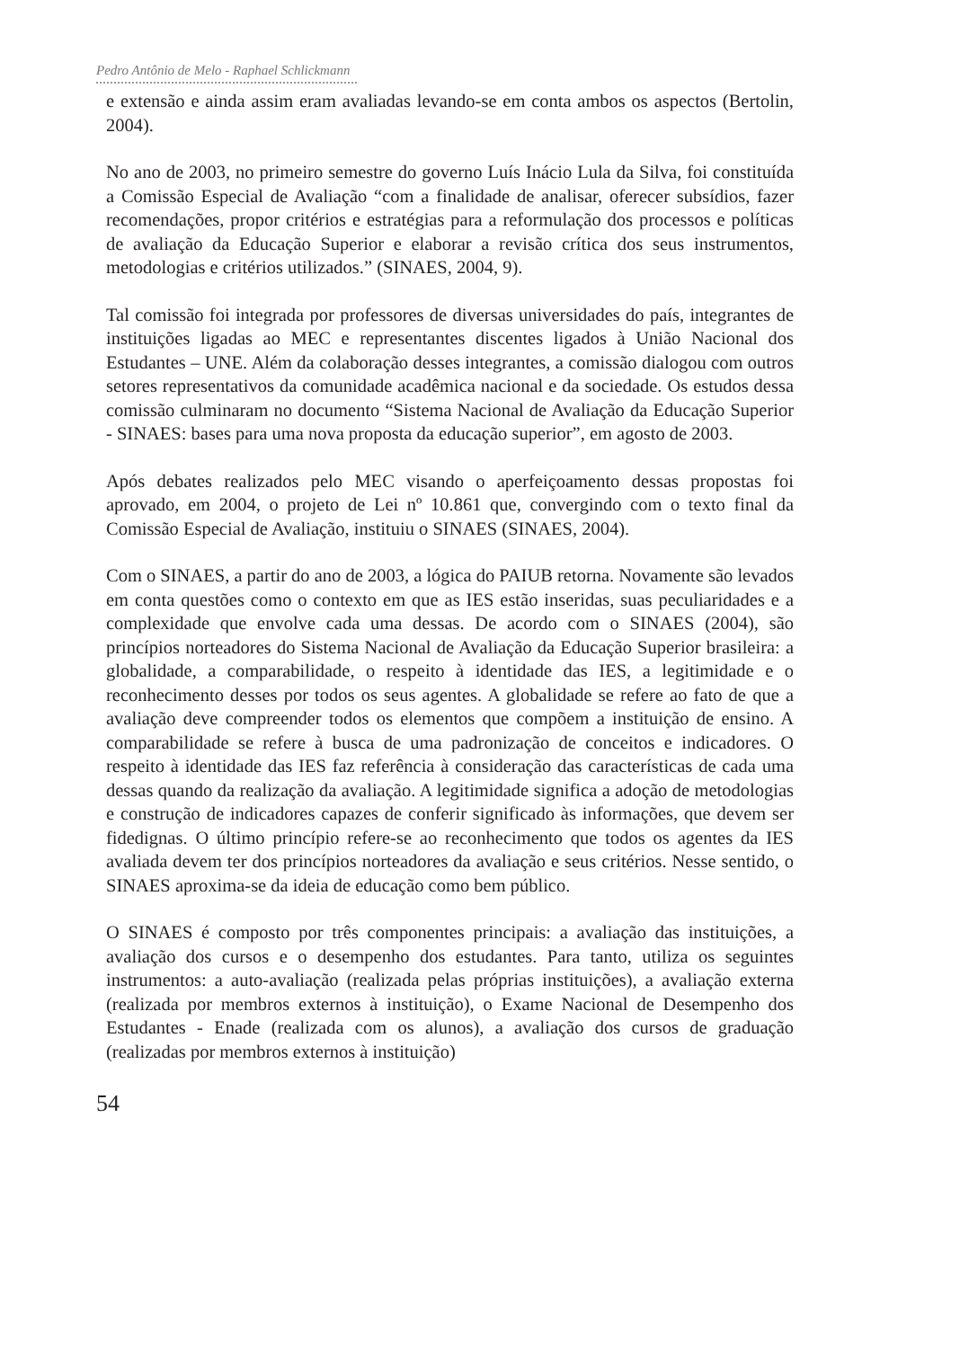Pedro Antônio de Melo - Raphael Schlickmann
e extensão e ainda assim eram avaliadas levando-se em conta ambos os aspectos (Bertolin, 2004).
No ano de 2003, no primeiro semestre do governo Luís Inácio Lula da Silva, foi constituída a Comissão Especial de Avaliação “com a finalidade de analisar, oferecer subsídios, fazer recomendações, propor critérios e estratégias para a reformulação dos processos e políticas de avaliação da Educação Superior e elaborar a revisão crítica dos seus instrumentos, metodologias e critérios utilizados.” (SINAES, 2004, 9).
Tal comissão foi integrada por professores de diversas universidades do país, integrantes de instituições ligadas ao MEC e representantes discentes ligados à União Nacional dos Estudantes – UNE. Além da colaboração desses integrantes, a comissão dialogou com outros setores representativos da comunidade acadêmica nacional e da sociedade. Os estudos dessa comissão culminaram no documento “Sistema Nacional de Avaliação da Educação Superior - SINAES: bases para uma nova proposta da educação superior”, em agosto de 2003.
Após debates realizados pelo MEC visando o aperfeiçoamento dessas propostas foi aprovado, em 2004, o projeto de Lei nº 10.861 que, convergindo com o texto final da Comissão Especial de Avaliação, instituiu o SINAES (SINAES, 2004).
Com o SINAES, a partir do ano de 2003, a lógica do PAIUB retorna. Novamente são levados em conta questões como o contexto em que as IES estão inseridas, suas peculiaridades e a complexidade que envolve cada uma dessas. De acordo com o SINAES (2004), são princípios norteadores do Sistema Nacional de Avaliação da Educação Superior brasileira: a globalidade, a comparabilidade, o respeito à identidade das IES, a legitimidade e o reconhecimento desses por todos os seus agentes. A globalidade se refere ao fato de que a avaliação deve compreender todos os elementos que compõem a instituição de ensino. A comparabilidade se refere à busca de uma padronização de conceitos e indicadores. O respeito à identidade das IES faz referência à consideração das características de cada uma dessas quando da realização da avaliação. A legitimidade significa a adoção de metodologias e construção de indicadores capazes de conferir significado às informações, que devem ser fidedignas. O último princípio refere-se ao reconhecimento que todos os agentes da IES avaliada devem ter dos princípios norteadores da avaliação e seus critérios. Nesse sentido, o SINAES aproxima-se da ideia de educação como bem público.
O SINAES é composto por três componentes principais: a avaliação das instituições, a avaliação dos cursos e o desempenho dos estudantes. Para tanto, utiliza os seguintes instrumentos: a auto-avaliação (realizada pelas próprias instituições), a avaliação externa (realizada por membros externos à instituição), o Exame Nacional de Desempenho dos Estudantes - Enade (realizada com os alunos), a avaliação dos cursos de graduação (realizadas por membros externos à instituição)
54